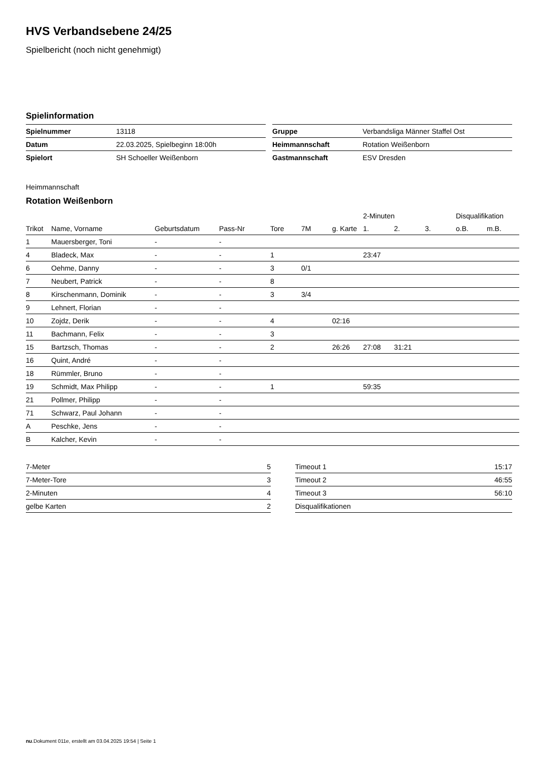HVS Verbandsebene 24/25
Spielbericht (noch nicht genehmigt)
Spielinformation
| Spielnummer | 13118 |
| Datum | 22.03.2025, Spielbeginn 18:00h |
| Spielort | SH Schoeller Weißenborn |
| Gruppe | Verbandsliga Männer Staffel Ost |
| Heimmannschaft | Rotation Weißenborn |
| Gastmannschaft | ESV Dresden |
Heimmannschaft
Rotation Weißenborn
| | | | | | | | 2-Minuten | | | Disqualifikation | |
| --- | --- | --- | --- | --- | --- | --- | --- | --- | --- | --- | --- |
| Trikot | Name, Vorname | Geburtsdatum | Pass-Nr | Tore | 7M | g. Karte | 1. | 2. | 3. | o.B. | m.B. |
| 1 | Mauersberger, Toni | - | - | | | | | | | | |
| 4 | Bladeck, Max | - | - | 1 | | | 23:47 | | | | |
| 6 | Oehme, Danny | - | - | 3 | 0/1 | | | | | | |
| 7 | Neubert, Patrick | - | - | 8 | | | | | | | |
| 8 | Kirschenmann, Dominik | - | - | 3 | 3/4 | | | | | | |
| 9 | Lehnert, Florian | - | - | | | | | | | | |
| 10 | Zojdz, Derik | - | - | 4 | | 02:16 | | | | | |
| 11 | Bachmann, Felix | - | - | 3 | | | | | | | |
| 15 | Bartzsch, Thomas | - | - | 2 | | 26:26 | 27:08 | 31:21 | | | |
| 16 | Quint, André | - | - | | | | | | | | |
| 18 | Rümmler, Bruno | - | - | | | | | | | | |
| 19 | Schmidt, Max Philipp | - | - | 1 | | | 59:35 | | | | |
| 21 | Pollmer, Philipp | - | - | | | | | | | | |
| 71 | Schwarz, Paul Johann | - | - | | | | | | | | |
| A | Peschke, Jens | - | - | | | | | | | | |
| B | Kalcher, Kevin | - | - | | | | | | | | |
| 7-Meter | 5 |
| 7-Meter-Tore | 3 |
| 2-Minuten | 4 |
| gelbe Karten | 2 |
| Timeout 1 | 15:17 |
| Timeout 2 | 46:55 |
| Timeout 3 | 56:10 |
| Disqualifikationen | |
nu.Dokument 011e, erstellt am 03.04.2025 19:54 | Seite 1